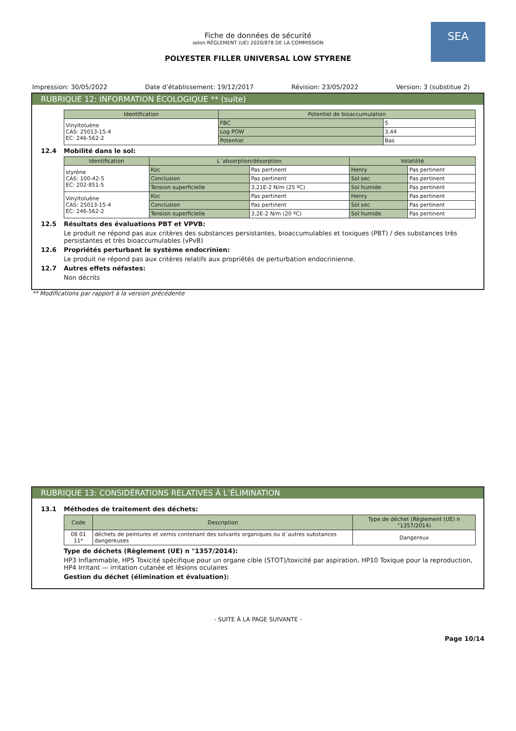SEA
Fiche de données de sécurité
selon RÈGLEMENT (UE) 2020/878 DE LA COMMISSION
POLYESTER FILLER UNIVERSAL LOW STYRENE
Impression: 30/05/2022 Date d’établissement: 19/12/2017 Révision: 23/05/2022 Version: 3 (substitue 2)
RUBRIQUE 12: INFORMATION ÉCOLOGIQUE ** (suite)
| Identification | Potentiel de bioaccumulation | |
| --- | --- | --- |
| Vinyltoluène CAS: 25013-15-4 EC: 246-562-2 | FBC | 5 |
| | Log POW | 3,44 |
| | Potentiel | Bas |
12.4 Mobilité dans le sol:
| Identification | L´absorption/désorption | | Volatilité | |
| --- | --- | --- | --- | --- |
| styrène CAS: 100-42-5 EC: 202-851-5 | Koc | Pas pertinent | Henry | Pas pertinent |
| | Conclusion | Pas pertinent | Sol sec | Pas pertinent |
| | Tension superficielle | 3,21E-2 N/m (25 ºC) | Sol humide | Pas pertinent |
| Vinyltoluène CAS: 25013-15-4 EC: 246-562-2 | Koc | Pas pertinent | Henry | Pas pertinent |
| | Conclusion | Pas pertinent | Sol sec | Pas pertinent |
| | Tension superficielle | 3,2E-2 N/m (20 ºC) | Sol humide | Pas pertinent |
12.5 Résultats des évaluations PBT et VPVB:
Le produit ne répond pas aux critères des substances persistantes, bioaccumulables et toxiques (PBT) / des substances très persistantes et très bioaccumulables (vPvB)
12.6 Propriétés perturbant le système endocrinien:
Le produit ne répond pas aux critères relatifs aux propriétés de perturbation endocrinienne.
12.7 Autres effets néfastes:
Non décrits
** Modifications par rapport à la version précédente
RUBRIQUE 13: CONSIDÉRATIONS RELATIVES À L’ÉLIMINATION
13.1 Méthodes de traitement des déchets:
| Code | Description | Type de déchet (Règlement (UE) n °1357/2014) |
| --- | --- | --- |
| 08 01 11* | déchets de peintures et vernis contenant des solvants organiques ou d´autres substances dangereuses | Dangereux |
Type de déchets (Règlement (UE) n °1357/2014):
HP3 Inflammable, HP5 Toxicité spécifique pour un organe cible (STOT)/toxicité par aspiration, HP10 Toxique pour la reproduction, HP4 Irritant — irritation cutanée et lésions oculaires
Gestion du déchet (élimination et évaluation):
- SUITE À LA PAGE SUIVANTE -
Page 10/14